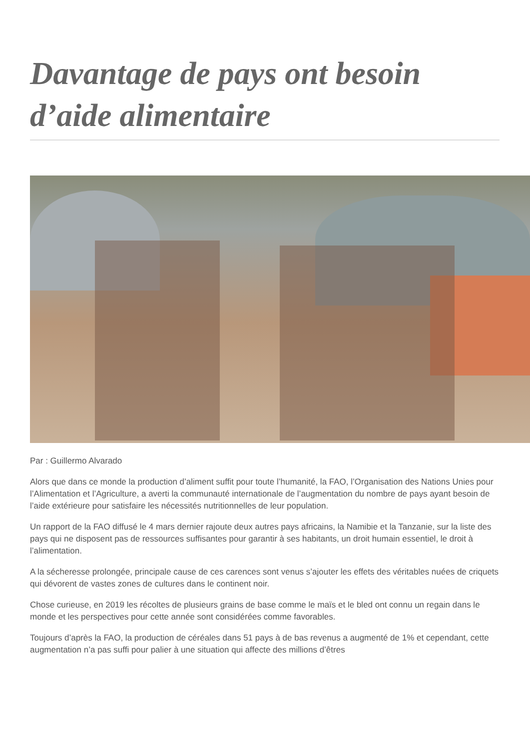Davantage de pays ont besoin d’aide alimentaire
Par : Guillermo Alvarado
Alors que dans ce monde la production d’aliment suffit pour toute l’humanité, la FAO, l’Organisation des Nations Unies pour l’Alimentation et l’Agriculture, a averti la communauté internationale de l’augmentation du nombre de pays ayant besoin de l’aide extérieure pour satisfaire les nécessités nutritionnelles de leur population.
Un rapport de la FAO diffusé le 4 mars dernier rajoute deux autres pays africains, la Namibie et la Tanzanie, sur la liste des pays qui ne disposent pas de ressources suffisantes pour garantir à ses habitants, un droit humain essentiel, le droit à l’alimentation.
A la sécheresse prolongée, principale cause de ces carences sont venus s’ajouter les effets des véritables nuées de criquets qui dévorent de vastes zones de cultures dans le continent noir.
Chose curieuse, en 2019 les récoltes de plusieurs grains de base comme le maïs et le bled ont connu un regain dans le monde et les perspectives pour cette année sont considérées comme favorables.
Toujours d’après la FAO, la production de céréales dans 51 pays à de bas revenus a augmenté de 1% et cependant, cette augmentation n’a pas suffi pour palier à une situation qui affecte des millions d’êtres